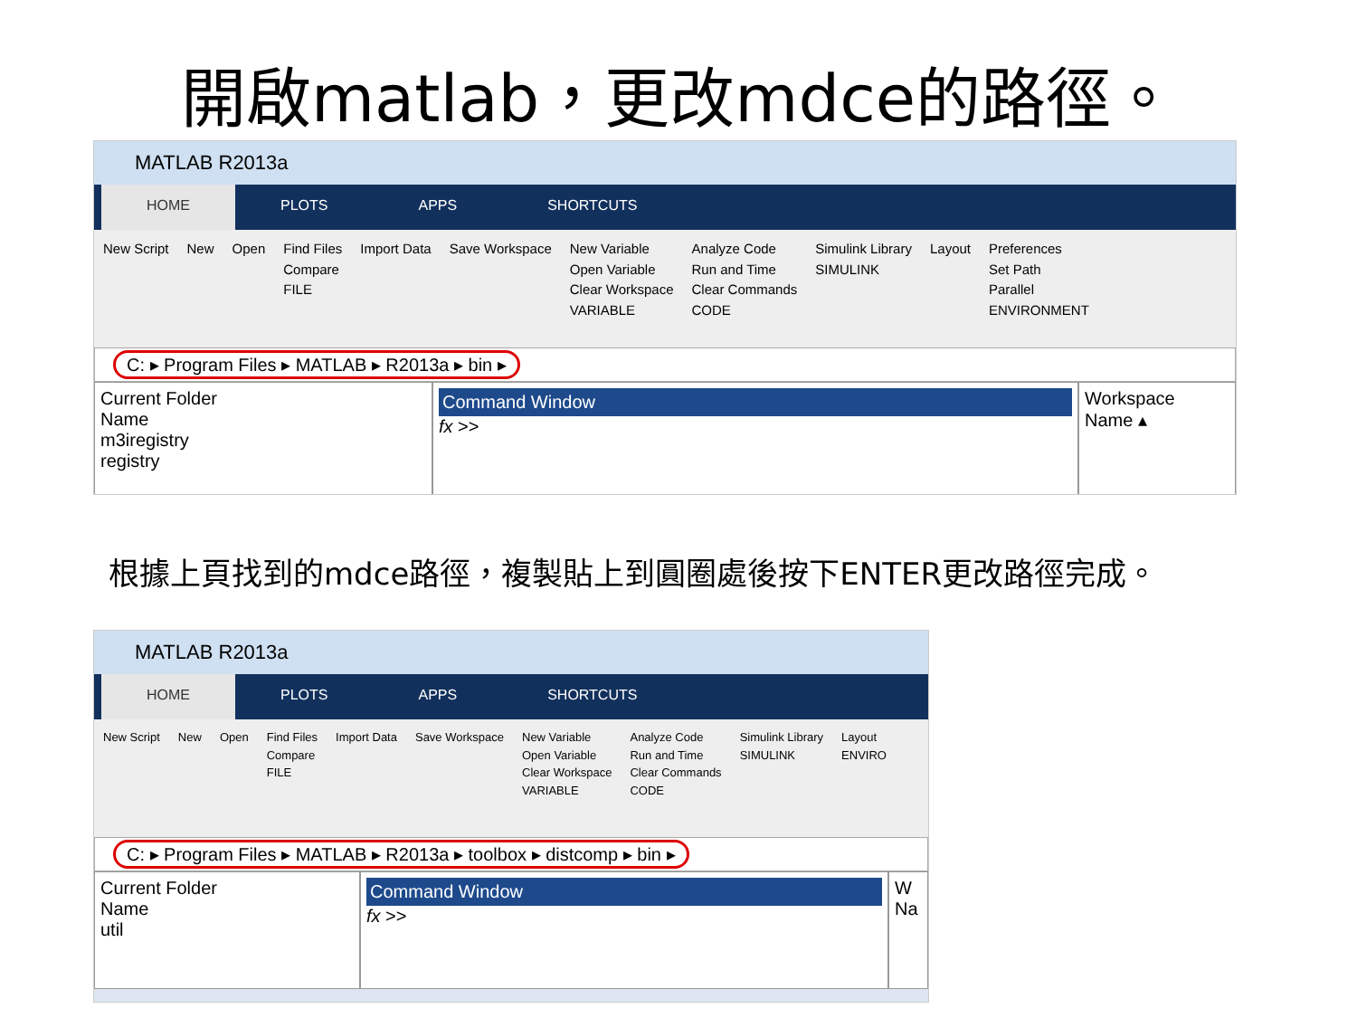開啟matlab，更改mdce的路徑。
MATLAB R2013a
HOME PLOTS APPS SHORTCUTS
New Script New Open Find Files
Compare
FILE
Import Data Save Workspace New Variable
Open Variable
Clear Workspace
VARIABLE
Analyze Code
Run and Time
Clear Commands
CODE
Simulink Library
SIMULINK
Layout Preferences
Set Path
Parallel
ENVIRONMENT
C: ▸ Program Files ▸ MATLAB ▸ R2013a ▸ bin ▸
Current Folder
Name
m3iregistry
registry
Command Window
fx >>
Workspace
Name ▴
根據上頁找到的mdce路徑，複製貼上到圓圈處後按下ENTER更改路徑完成。
MATLAB R2013a
HOME PLOTS APPS SHORTCUTS
New Script New Open Find Files
Compare
FILE
Import Data Save Workspace New Variable
Open Variable
Clear Workspace
VARIABLE
Analyze Code
Run and Time
Clear Commands
CODE
Simulink Library
SIMULINK
Layout
ENVIRO
C: ▸ Program Files ▸ MATLAB ▸ R2013a ▸ toolbox ▸ distcomp ▸ bin ▸
Current Folder
Name
util
Command Window
fx >>
W
Na